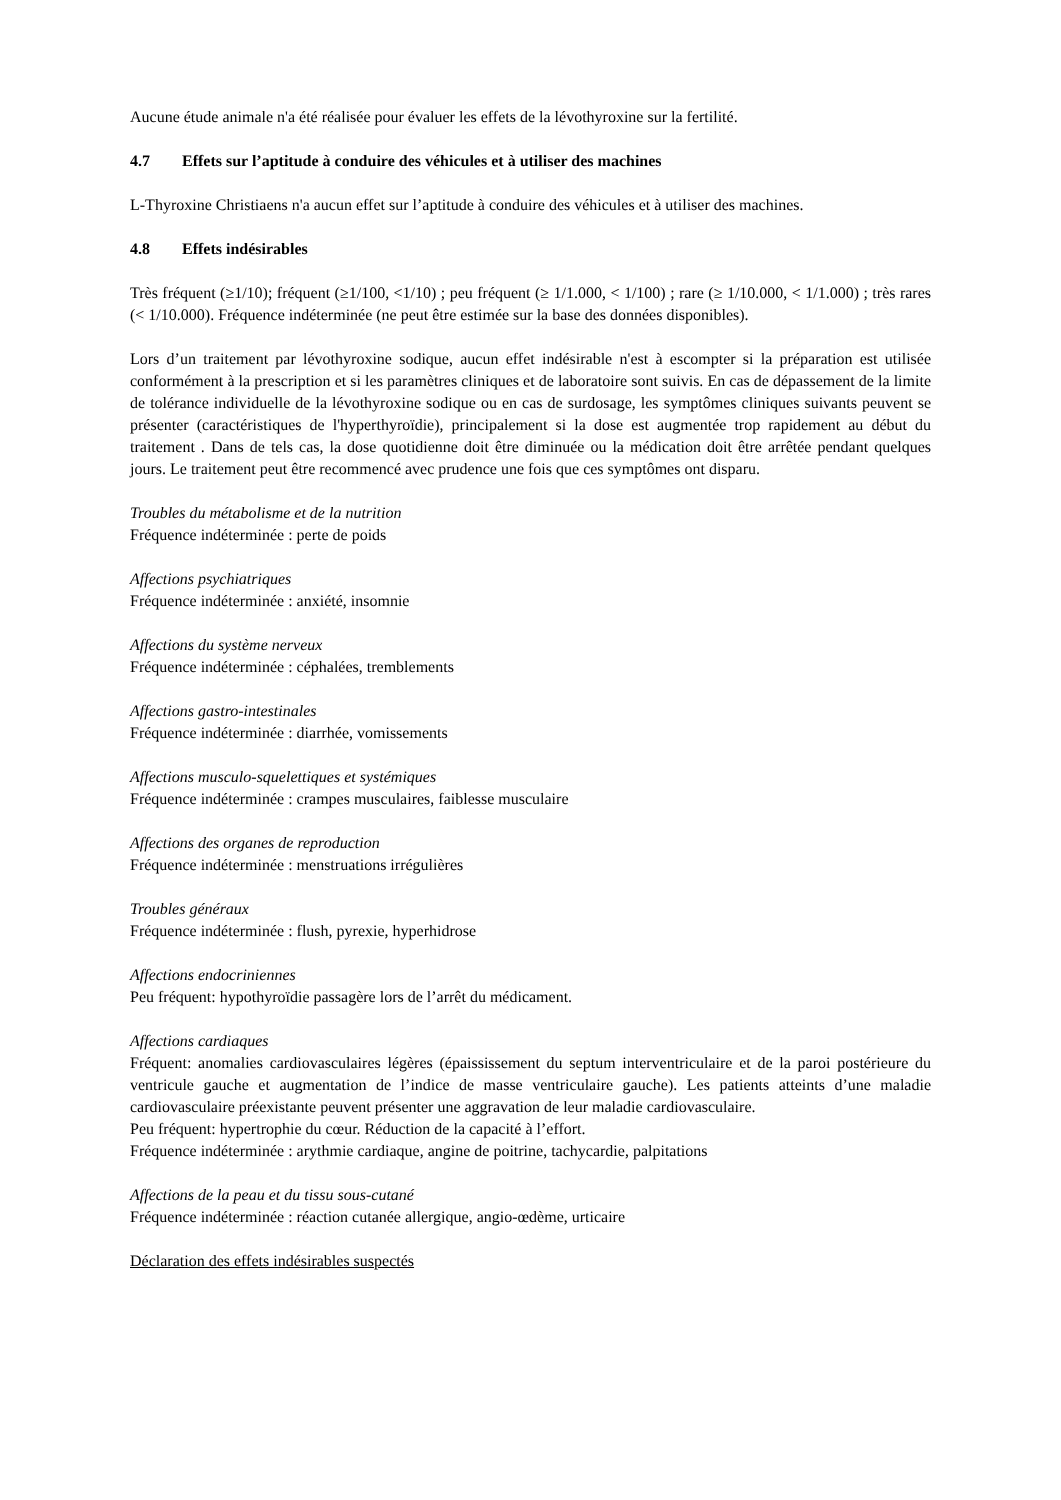Aucune étude animale n'a été réalisée pour évaluer les effets de la lévothyroxine sur la fertilité.
4.7 Effets sur l’aptitude à conduire des véhicules et à utiliser des machines
L-Thyroxine Christiaens n'a aucun effet sur l’aptitude à conduire des véhicules et à utiliser des machines.
4.8 Effets indésirables
Très fréquent (≥1/10); fréquent (≥1/100, <1/10) ; peu fréquent (≥ 1/1.000, < 1/100) ; rare (≥ 1/10.000, < 1/1.000) ; très rares (< 1/10.000). Fréquence indéterminée (ne peut être estimée sur la base des données disponibles).
Lors d’un traitement par lévothyroxine sodique, aucun effet indésirable n'est à escompter si la préparation est utilisée conformément à la prescription et si les paramètres cliniques et de laboratoire sont suivis. En cas de dépassement de la limite de tolérance individuelle de la lévothyroxine sodique ou en cas de surdosage, les symptômes cliniques suivants peuvent se présenter (caractéristiques de l'hyperthyroïdie), principalement si la dose est augmentée trop rapidement au début du traitement . Dans de tels cas, la dose quotidienne doit être diminuée ou la médication doit être arrêtée pendant quelques jours. Le traitement peut être recommencé avec prudence une fois que ces symptômes ont disparu.
Troubles du métabolisme et de la nutrition
Fréquence indéterminée : perte de poids
Affections psychiatriques
Fréquence indéterminée : anxiété, insomnie
Affections du système nerveux
Fréquence indéterminée : céphalées, tremblements
Affections gastro-intestinales
Fréquence indéterminée : diarrhée, vomissements
Affections musculo-squelettiques et systémiques
Fréquence indéterminée : crampes musculaires, faiblesse musculaire
Affections des organes de reproduction
Fréquence indéterminée : menstruations irrégulières
Troubles généraux
Fréquence indéterminée : flush, pyrexie, hyperhidrose
Affections endocriniennes
Peu fréquent: hypothyroïdie passagère lors de l’arrêt du médicament.
Affections cardiaques
Fréquent: anomalies cardiovasculaires légères (épaississement du septum interventriculaire et de la paroi postérieure du ventricule gauche et augmentation de l’indice de masse ventriculaire gauche). Les patients atteints d’une maladie cardiovasculaire préexistante peuvent présenter une aggravation de leur maladie cardiovasculaire.
Peu fréquent: hypertrophie du cœur. Réduction de la capacité à l’effort.
Fréquence indéterminée : arythmie cardiaque, angine de poitrine, tachycardie, palpitations
Affections de la peau et du tissu sous-cutané
Fréquence indéterminée : réaction cutanée allergique, angio-œdème, urticaire
Déclaration des effets indésirables suspectés